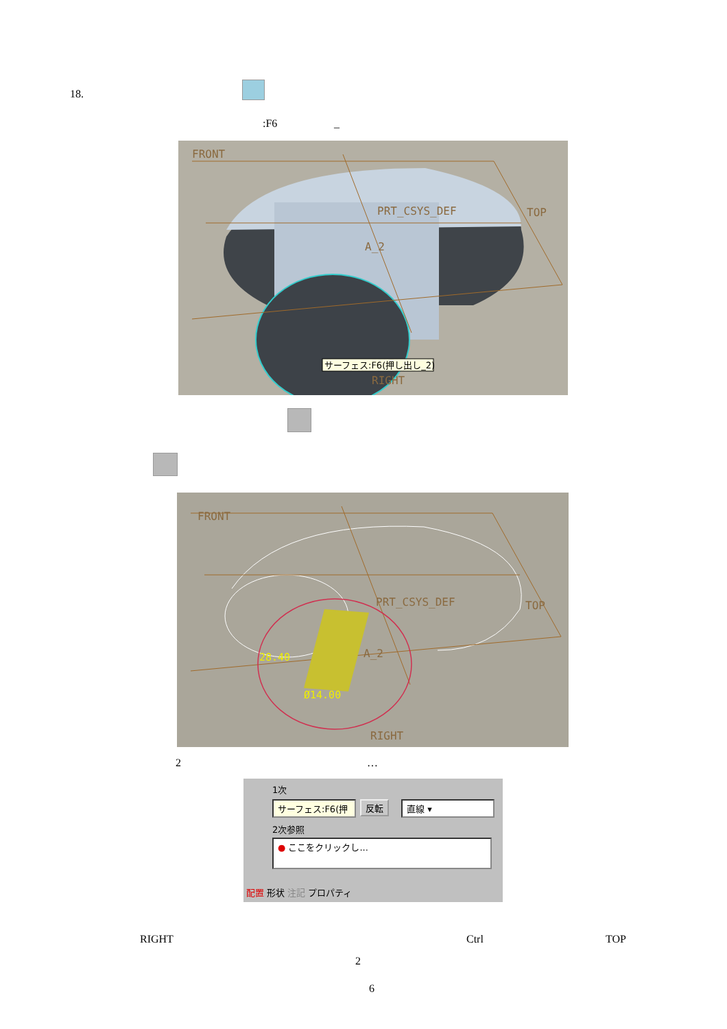18.
:F6 _
FRONT
TOP
PRT_CSYS_DEF
A_2
RIGHT
サーフェス:F6(押し出し_2)
FRONT
TOP
PRT_CSYS_DEF
A_2
RIGHT
28.40
Ø14.00
2 …
1次
サーフェス:F6(押
反転 直線 ▾
2次参照
● ここをクリックし...
配置 形状 注記 プロパティ
RIGHT Ctrl TOP
2
6